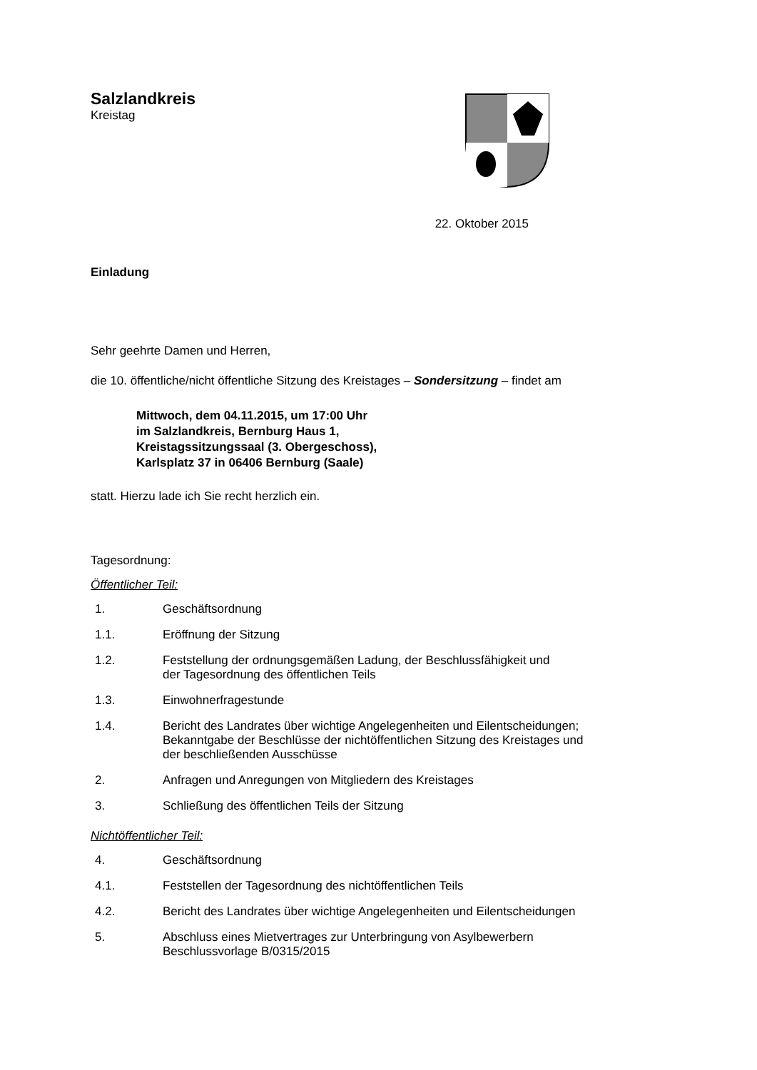Salzlandkreis
Kreistag
22. Oktober 2015
Einladung
Sehr geehrte Damen und Herren,
die 10. öffentliche/nicht öffentliche Sitzung des Kreistages – Sondersitzung – findet am
Mittwoch, dem 04.11.2015, um 17:00 Uhr
im Salzlandkreis, Bernburg Haus 1,
Kreistagssitzungssaal (3. Obergeschoss),
Karlsplatz 37 in 06406 Bernburg (Saale)
statt. Hierzu lade ich Sie recht herzlich ein.
Tagesordnung:
Öffentlicher Teil:
1. Geschäftsordnung
1.1. Eröffnung der Sitzung
1.2. Feststellung der ordnungsgemäßen Ladung, der Beschlussfähigkeit und
der Tagesordnung des öffentlichen Teils
1.3. Einwohnerfragestunde
1.4. Bericht des Landrates über wichtige Angelegenheiten und Eilentscheidungen;
Bekanntgabe der Beschlüsse der nichtöffentlichen Sitzung des Kreistages und
der beschließenden Ausschüsse
2. Anfragen und Anregungen von Mitgliedern des Kreistages
3. Schließung des öffentlichen Teils der Sitzung
Nichtöffentlicher Teil:
4. Geschäftsordnung
4.1. Feststellen der Tagesordnung des nichtöffentlichen Teils
4.2. Bericht des Landrates über wichtige Angelegenheiten und Eilentscheidungen
5. Abschluss eines Mietvertrages zur Unterbringung von Asylbewerbern
Beschlussvorlage B/0315/2015